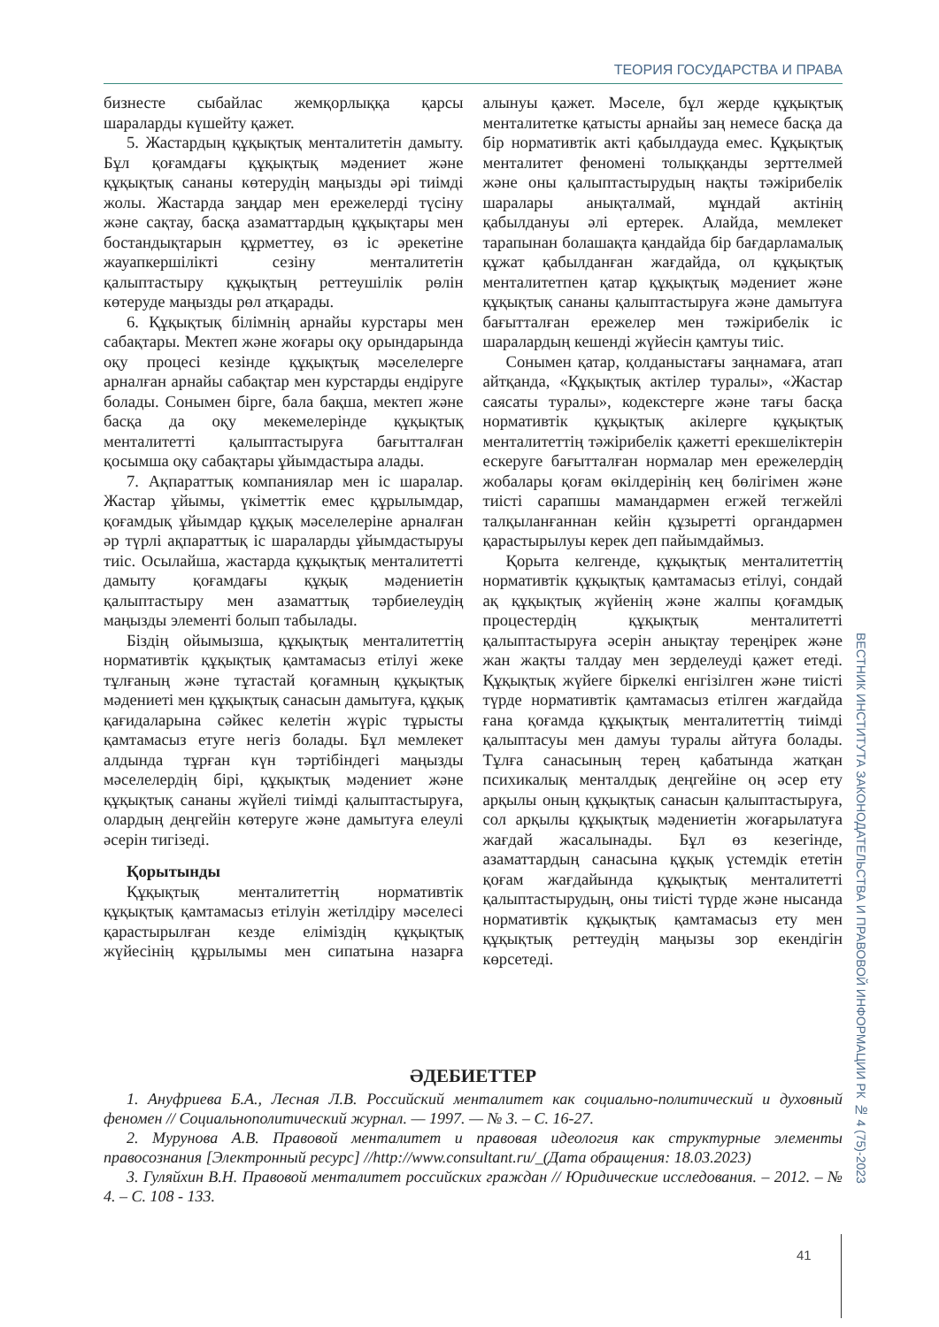ТЕОРИЯ ГОСУДАРСТВА И ПРАВА
бизнесте сыбайлас жемқорлыққа қарсы шараларды күшейту қажет.
5. Жастардың құқықтық менталитетін дамыту. Бұл қоғамдағы құқықтық мәдениет және құқықтық сананы көтерудің маңызды әрі тиімді жолы. Жастарда заңдар мен ережелерді түсіну және сақтау, басқа азаматтардың құқықтары мен бостандықтарын құрметтеу, өз іс әрекетіне жауапкершілікті сезіну менталитетін қалыптастыру құқықтың реттеушілік рөлін көтеруде маңызды рөл атқарады.
6. Құқықтық білімнің арнайы курстары мен сабақтары. Мектеп және жоғары оқу орындарында оқу процесі кезінде құқықтық мәселелерге арналған арнайы сабақтар мен курстарды ендіруге болады. Сонымен бірге, бала бақша, мектеп және басқа да оқу мекемелерінде құқықтық менталитетті қалыптастыруға бағытталған қосымша оқу сабақтары ұйымдастыра алады.
7. Ақпараттық компаниялар мен іс шаралар. Жастар ұйымы, үкіметтік емес құрылымдар, қоғамдық ұйымдар құқық мәселелеріне арналған әр түрлі ақпараттық іс шараларды ұйымдастыруы тиіс. Осылайша, жастарда құқықтық менталитетті дамыту қоғамдағы құқық мәдениетін қалыптастыру мен азаматтық тәрбиелеудің маңызды элементі болып табылады.
Біздің ойымызша, құқықтық менталитеттің нормативтік құқықтық қамтамасыз етілуі жеке тұлғаның және тұтастай қоғамның құқықтық мәдениеті мен құқықтық санасын дамытуға, құқық қағидаларына сәйкес келетін жүріс тұрысты қамтамасыз етуге негіз болады. Бұл мемлекет алдында тұрған күн тәртібіндегі маңызды мәселелердің бірі, құқықтық мәдениет және құқықтық сананы жүйелі тиімді қалыптастыруға, олардың деңгейін көтеруге және дамытуға елеулі әсерін тигізеді.
Қорытынды
Құқықтық менталитеттің нормативтік құқықтық қамтамасыз етілуін жетілдіру мәселесі қарастырылған кезде еліміздің құқықтық жүйесінің құрылымы мен сипатына назарға алынуы қажет. Мәселе, бұл жерде құқықтық менталитетке қатысты арнайы заң немесе басқа да бір нормативтік акті қабылдауда емес. Құқықтық менталитет феномені толыққанды зерттелмей және оны қалыптастырудың нақты тәжірибелік шаралары анықталмай, мұндай актінің қабылдануы әлі ертерек. Алайда, мемлекет тарапынан болашақта қандайда бір бағдарламалық құжат қабылданған жағдайда, ол құқықтық менталитетпен қатар құқықтық мәдениет және құқықтық сананы қалыптастыруға және дамытуға бағытталған ережелер мен тәжірибелік іс шаралардың кешенді жүйесін қамтуы тиіс.
Сонымен қатар, қолданыстағы заңнамаға, атап айтқанда, «Құқықтық актілер туралы», «Жастар саясаты туралы», кодекстерге және тағы басқа нормативтік құқықтық акілерге құқықтық менталитеттің тәжірибелік қажетті ерекшеліктерін ескеруге бағытталған нормалар мен ережелердің жобалары қоғам өкілдерінің кең бөлігімен және тиісті сарапшы мамандармен егжей тегжейлі талқыланғаннан кейін құзыретті органдармен қарастырылуы керек деп пайымдаймыз.
Қорыта келгенде, құқықтық менталитеттің нормативтік құқықтық қамтамасыз етілуі, сондай ақ құқықтық жүйенің және жалпы қоғамдық процестердің құқықтық менталитетті қалыптастыруға әсерін анықтау тереңірек және жан жақты талдау мен зерделеуді қажет етеді. Құқықтық жүйеге біркелкі енгізілген және тиісті түрде нормативтік қамтамасыз етілген жағдайда ғана қоғамда құқықтық менталитеттің тиімді қалыптасуы мен дамуы туралы айтуға болады. Тұлға санасының терең қабатында жатқан психикалық менталдық деңгейіне оң әсер ету арқылы оның құқықтық санасын қалыптастыруға, сол арқылы құқықтық мәдениетін жоғарылатуға жағдай жасалынады. Бұл өз кезегінде, азаматтардың санасына құқық үстемдік ететін қоғам жағдайында құқықтық менталитетті қалыптастырудың, оны тиісті түрде және нысанда нормативтік құқықтық қамтамасыз ету мен құқықтық реттеудің маңызы зор екендігін көрсетеді.
ӘДЕБИЕТТЕР
1. Ануфриева Б.А., Лесная Л.В. Российский менталитет как социально-политический и духовный феномен // Социальнополитический журнал. — 1997. — № 3. – С. 16-27.
2. Мурунова А.В. Правовой менталитет и правовая идеология как структурные элементы правосознания [Электронный ресурс] //http://www.consultant.ru/_(Дата обращения: 18.03.2023)
3. Гуляйхин В.Н. Правовой менталитет российских граждан // Юридические исследования. – 2012. – № 4. – С. 108 - 133.
ВЕСТНИК ИНСТИТУТА ЗАКОНОДАТЕЛЬСТВА И ПРАВОВОЙ ИНФОРМАЦИИ РК № 4 (75)-2023
41